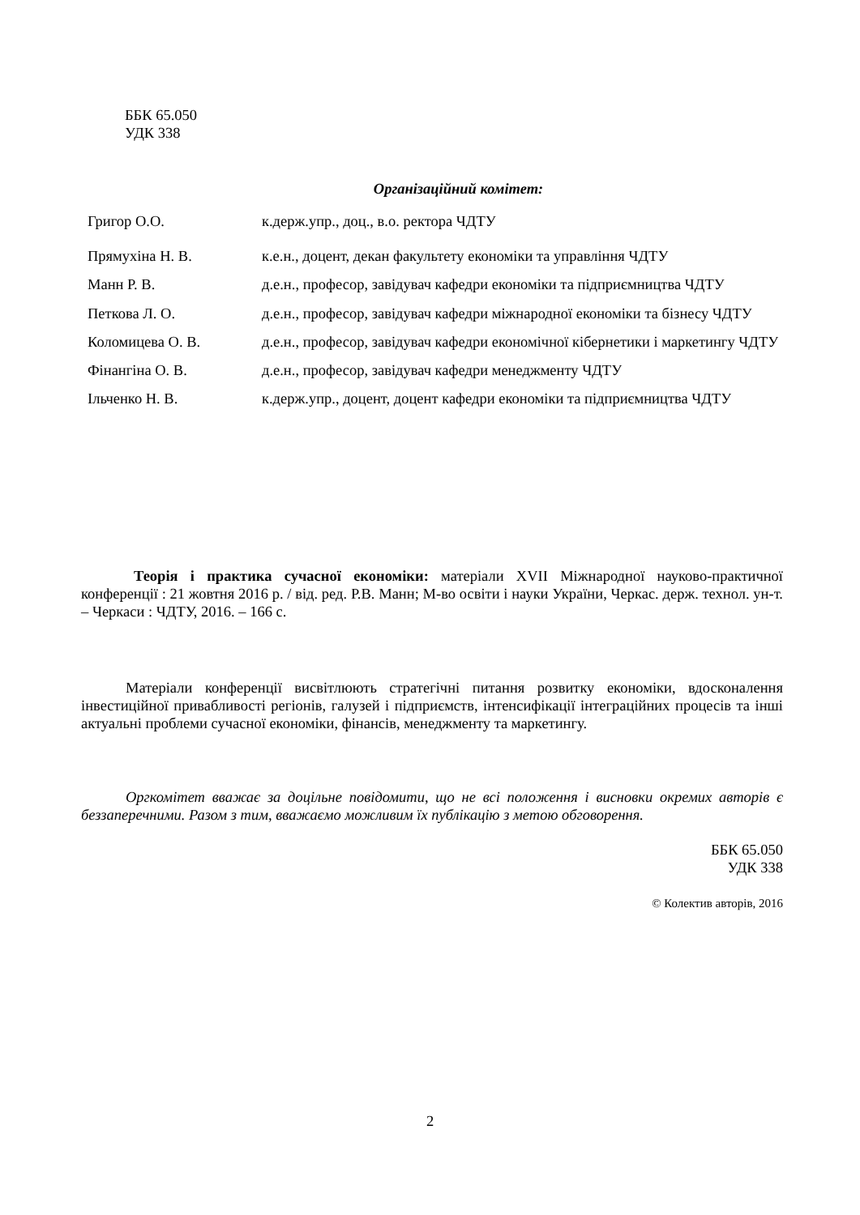ББК 65.050
УДК 338
Організаційний комітет:
| Григор О.О. | к.держ.упр., доц., в.о. ректора ЧДТУ |
| Прямухіна Н. В. | к.е.н., доцент, декан факультету економіки та управління ЧДТУ |
| Манн Р. В. | д.е.н., професор, завідувач кафедри економіки та підприємництва ЧДТУ |
| Петкова Л. О. | д.е.н., професор, завідувач кафедри міжнародної економіки та бізнесу ЧДТУ |
| Коломицева О. В. | д.е.н., професор, завідувач кафедри економічної кібернетики і маркетингу ЧДТУ |
| Фінангіна О. В. | д.е.н., професор, завідувач кафедри менеджменту ЧДТУ |
| Ільченко Н. В. | к.держ.упр., доцент, доцент кафедри економіки та підприємництва ЧДТУ |
Теорія і практика сучасної економіки: матеріали XVII Міжнародної науково-практичної конференції : 21 жовтня 2016 р. / від. ред. Р.В. Манн; М-во освіти і науки України, Черкас. держ. технол. ун-т. – Черкаси : ЧДТУ, 2016. – 166 с.
Матеріали конференції висвітлюють стратегічні питання розвитку економіки, вдосконалення інвестиційної привабливості регіонів, галузей і підприємств, інтенсифікації інтеграційних процесів та інші актуальні проблеми сучасної економіки, фінансів, менеджменту та маркетингу.
Оргкомітет вважає за доцільне повідомити, що не всі положення і висновки окремих авторів є беззаперечними. Разом з тим, вважаємо можливим їх публікацію з метою обговорення.
ББК 65.050
УДК 338
© Колектив авторів, 2016
2